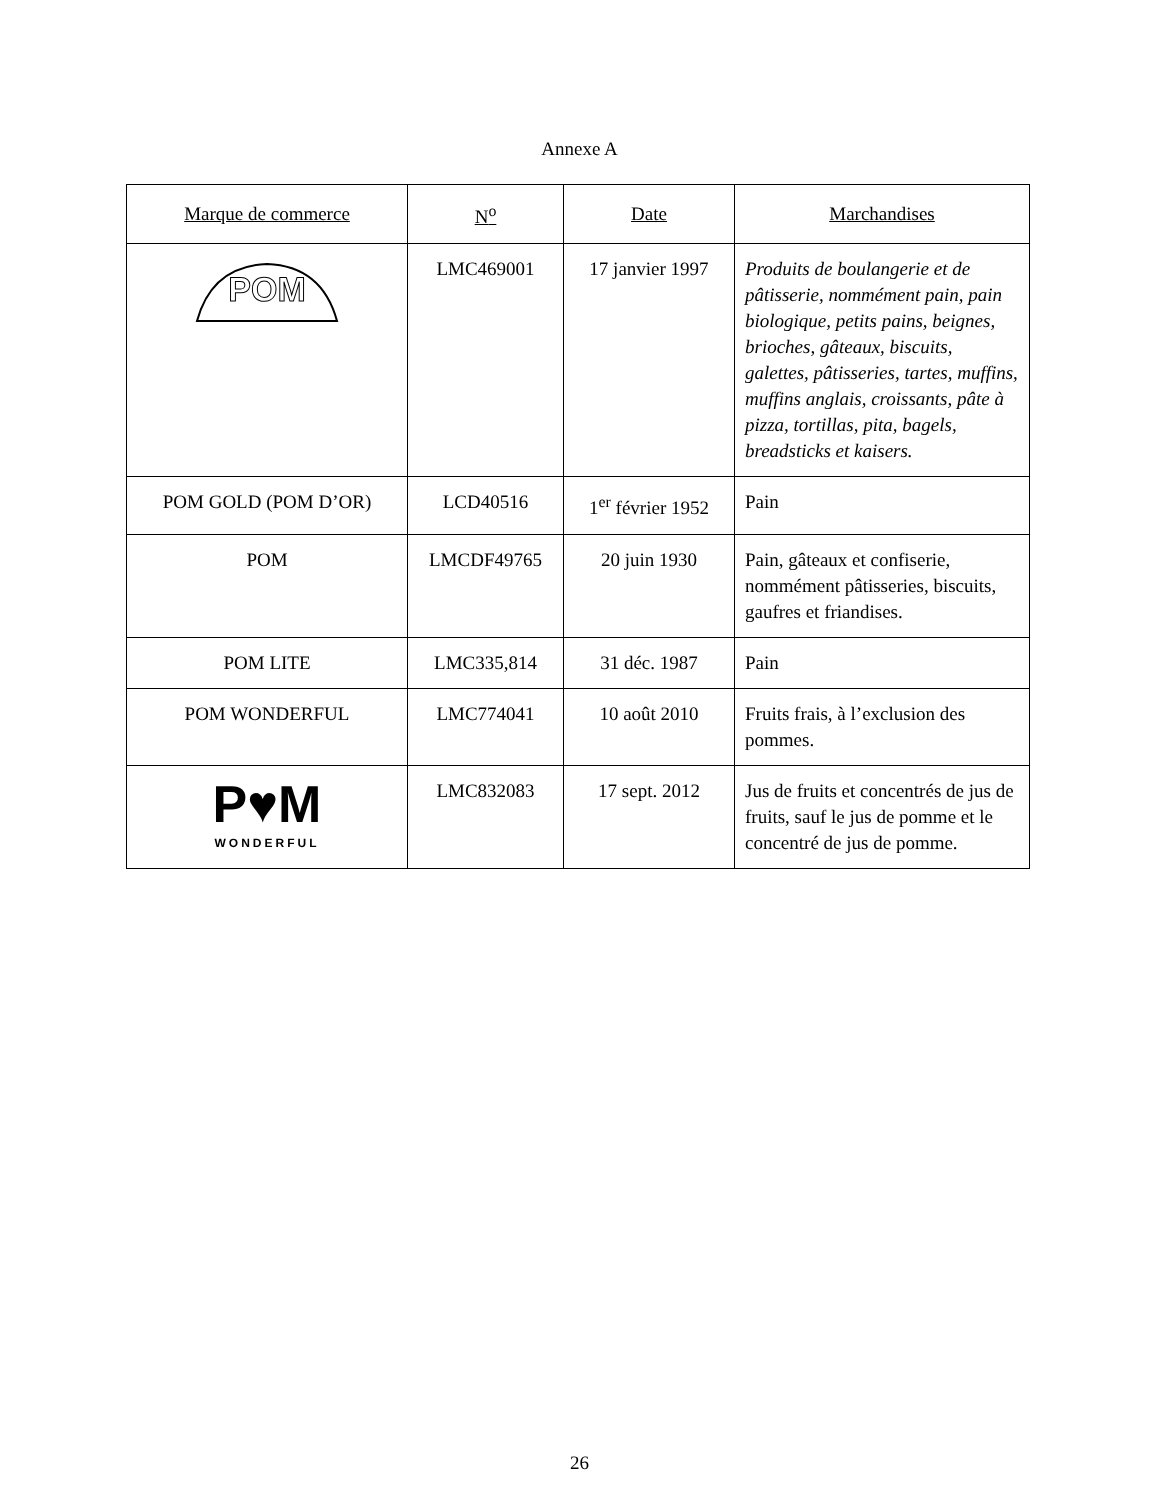Annexe A
| Marque de commerce | N<sup>o</sup> | Date | Marchandises |
| --- | --- | --- | --- |
| POM | LMC469001 | 17 janvier 1997 | Produits de boulangerie et de pâtisserie, nommément pain, pain biologique, petits pains, beignes, brioches, gâteaux, biscuits, galettes, pâtisseries, tartes, muffins, muffins anglais, croissants, pâte à pizza, tortillas, pita, bagels, breadsticks et kaisers. |
| POM GOLD (POM D’OR) | LCD40516 | 1<sup>er</sup> février 1952 | Pain |
| POM | LMCDF49765 | 20 juin 1930 | Pain, gâteaux et confiserie, nommément pâtisseries, biscuits, gaufres et friandises. |
| POM LITE | LMC335,814 | 31 déc. 1987 | Pain |
| POM WONDERFUL | LMC774041 | 10 août 2010 | Fruits frais, à l’exclusion des pommes. |
| P♥M WONDERFUL | LMC832083 | 17 sept. 2012 | Jus de fruits et concentrés de jus de fruits, sauf le jus de pomme et le concentré de jus de pomme. |
26